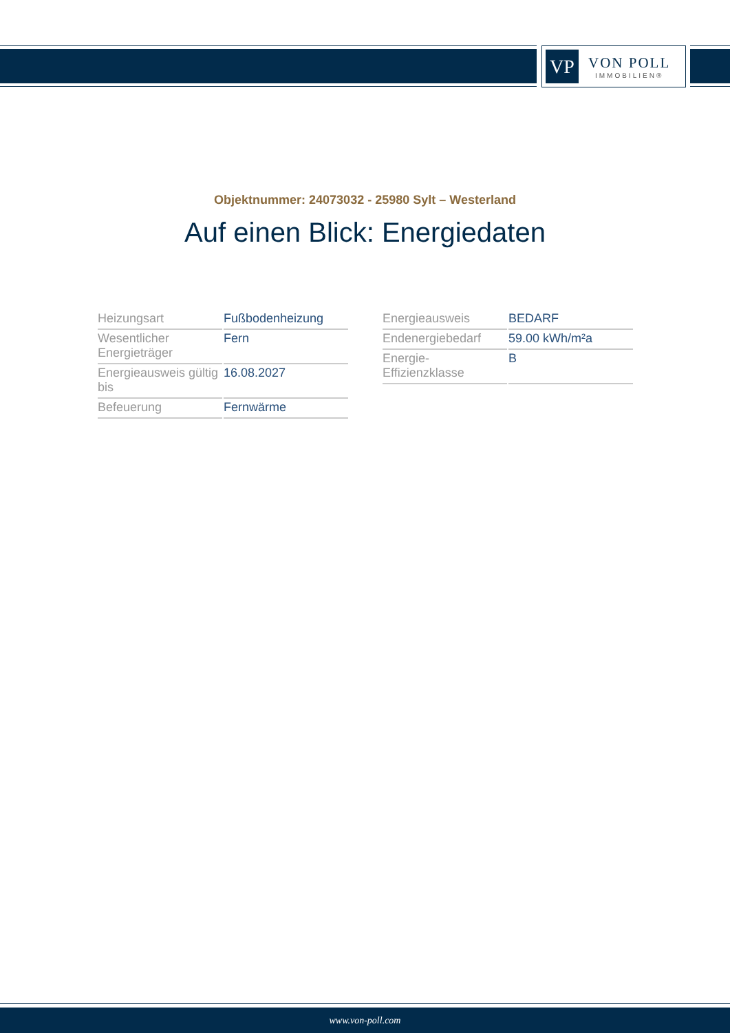VP
VON POLL
IMMOBILIEN®
Objektnummer: 24073032 - 25980 Sylt – Westerland
Auf einen Blick: Energiedaten
| Heizungsart | Fußbodenheizung |
| Wesentlicher Energieträger | Fern |
| Energieausweis gültig bis | 16.08.2027 |
| Befeuerung | Fernwärme |
| Energieausweis | BEDARF |
| Endenergiebedarf | 59.00 kWh/m²a |
| Energie-Effizienzklasse | B |
www.von-poll.com